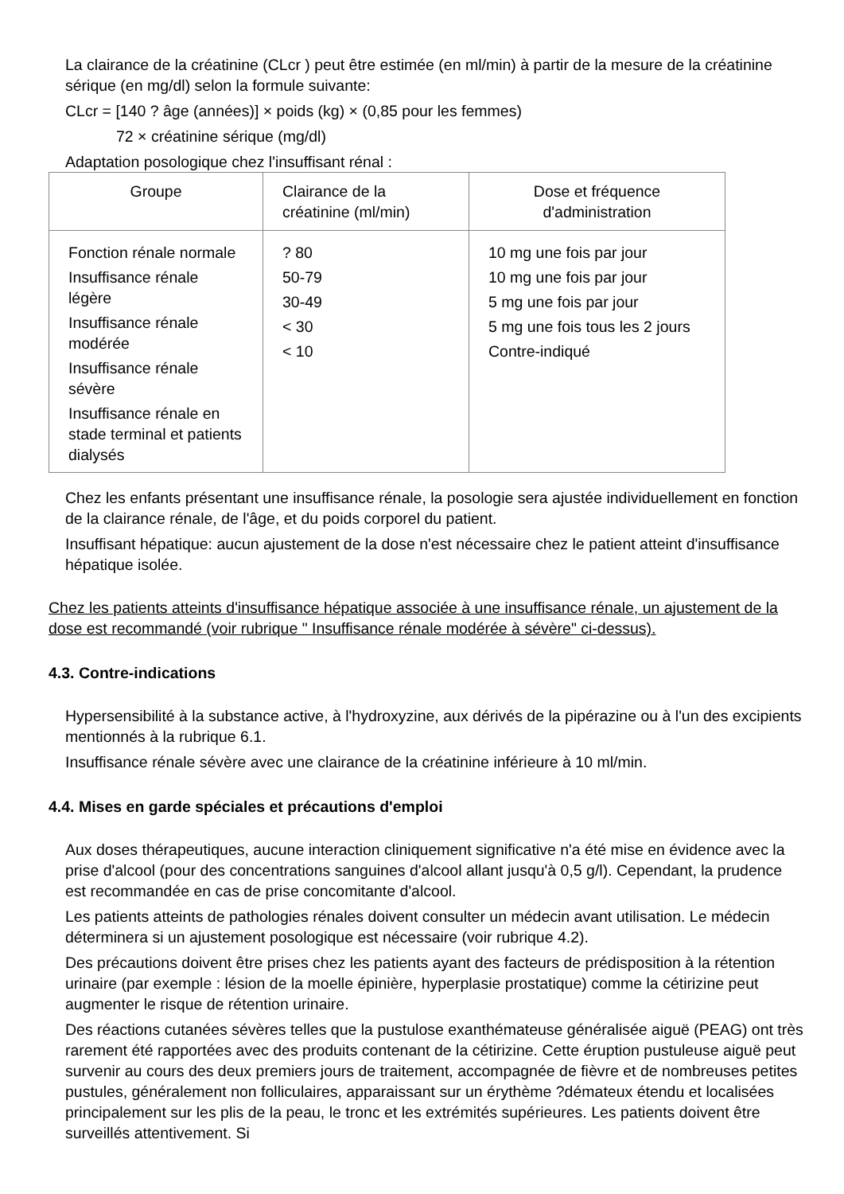La clairance de la créatinine (CLcr ) peut être estimée (en ml/min) à partir de la mesure de la créatinine sérique (en mg/dl) selon la formule suivante:
CLcr = [140 ? âge (années)] × poids (kg) × (0,85 pour les femmes)
72 × créatinine sérique (mg/dl)
Adaptation posologique chez l'insuffisant rénal :
| Groupe | Clairance de la créatinine (ml/min) | Dose et fréquence d'administration |
| --- | --- | --- |
| Fonction rénale normale Insuffisance rénale légère Insuffisance rénale modérée Insuffisance rénale sévère Insuffisance rénale en stade terminal et patients dialysés | ? 80 50-79 30-49 < 30 < 10 | 10 mg une fois par jour 10 mg une fois par jour 5 mg une fois par jour 5 mg une fois tous les 2 jours Contre-indiqué |
Chez les enfants présentant une insuffisance rénale, la posologie sera ajustée individuellement en fonction de la clairance rénale, de l'âge, et du poids corporel du patient.
Insuffisant hépatique: aucun ajustement de la dose n'est nécessaire chez le patient atteint d'insuffisance hépatique isolée.
Chez les patients atteints d'insuffisance hépatique associée à une insuffisance rénale, un ajustement de la dose est recommandé (voir rubrique " Insuffisance rénale modérée à sévère" ci-dessus).
4.3. Contre-indications
Hypersensibilité à la substance active, à l'hydroxyzine, aux dérivés de la pipérazine ou à l'un des excipients mentionnés à la rubrique 6.1.
Insuffisance rénale sévère avec une clairance de la créatinine inférieure à 10 ml/min.
4.4. Mises en garde spéciales et précautions d'emploi
Aux doses thérapeutiques, aucune interaction cliniquement significative n'a été mise en évidence avec la prise d'alcool (pour des concentrations sanguines d'alcool allant jusqu'à 0,5 g/l). Cependant, la prudence est recommandée en cas de prise concomitante d'alcool.
Les patients atteints de pathologies rénales doivent consulter un médecin avant utilisation. Le médecin déterminera si un ajustement posologique est nécessaire (voir rubrique 4.2).
Des précautions doivent être prises chez les patients ayant des facteurs de prédisposition à la rétention urinaire (par exemple : lésion de la moelle épinière, hyperplasie prostatique) comme la cétirizine peut augmenter le risque de rétention urinaire.
Des réactions cutanées sévères telles que la pustulose exanthémateuse généralisée aiguë (PEAG) ont très rarement été rapportées avec des produits contenant de la cétirizine. Cette éruption pustuleuse aiguë peut survenir au cours des deux premiers jours de traitement, accompagnée de fièvre et de nombreuses petites pustules, généralement non folliculaires, apparaissant sur un érythème ?démateux étendu et localisées principalement sur les plis de la peau, le tronc et les extrémités supérieures. Les patients doivent être surveillés attentivement. Si